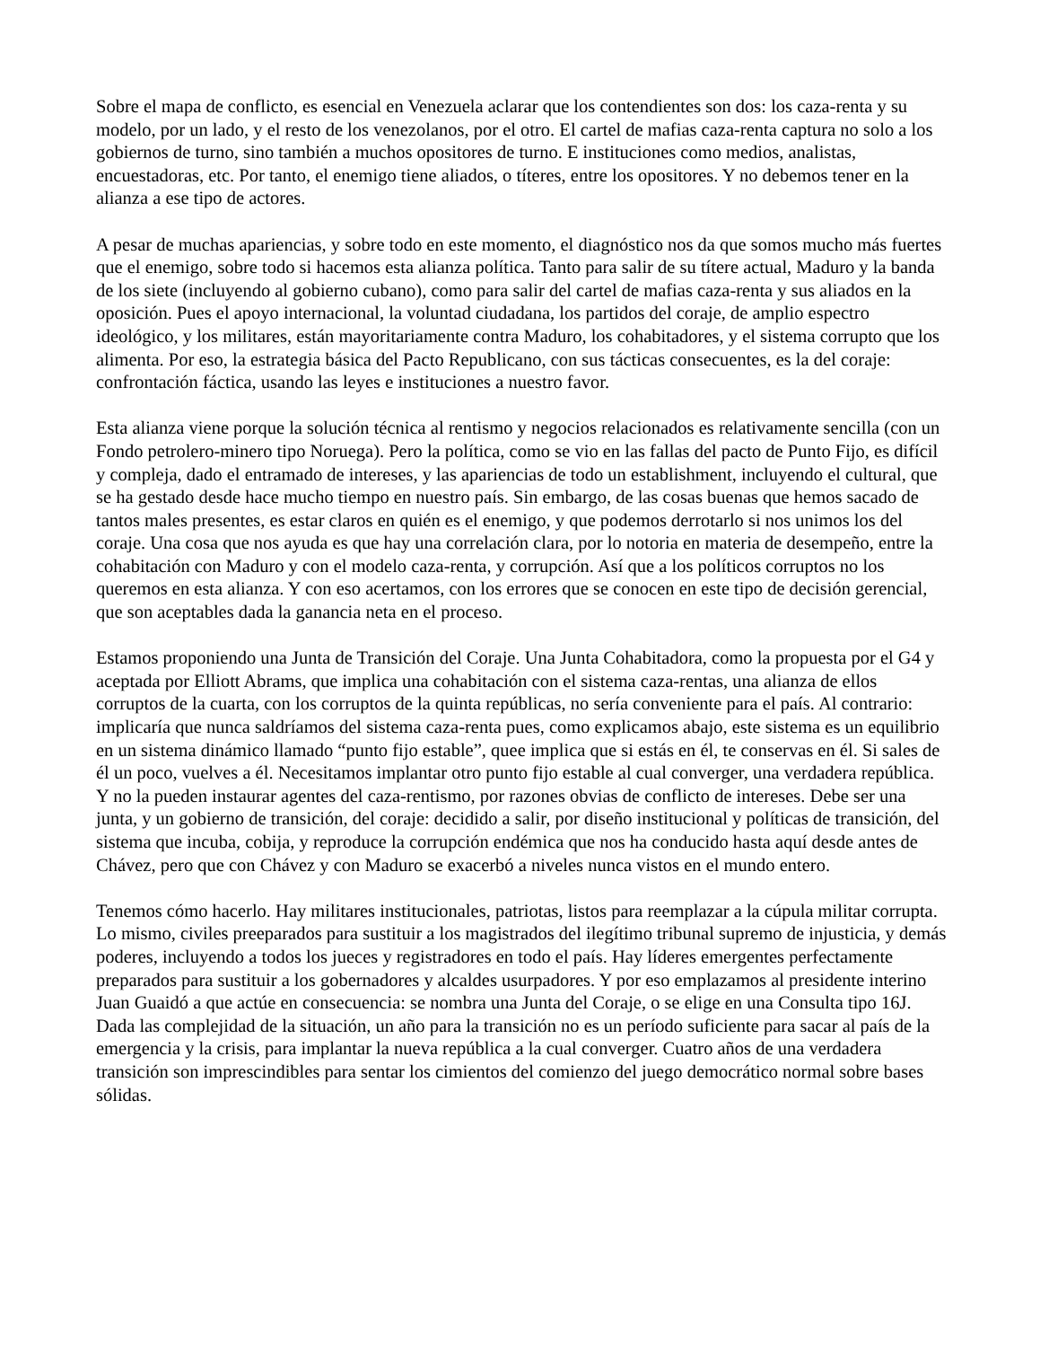Sobre el mapa de conflicto, es esencial en Venezuela aclarar que los contendientes son dos: los caza-renta y su modelo, por un lado, y el resto de los venezolanos, por el otro. El cartel de mafias caza-renta captura no solo a los gobiernos de turno, sino también a muchos opositores de turno. E instituciones como medios, analistas, encuestadoras, etc. Por tanto, el enemigo tiene aliados, o títeres, entre los opositores. Y no debemos tener en la alianza a ese tipo de actores.
A pesar de muchas apariencias, y sobre todo en este momento, el diagnóstico nos da que somos mucho más fuertes que el enemigo, sobre todo si hacemos esta alianza política. Tanto para salir de su títere actual, Maduro y la banda de los siete (incluyendo al gobierno cubano), como para salir del cartel de mafias caza-renta y sus aliados en la oposición. Pues el apoyo internacional, la voluntad ciudadana, los partidos del coraje, de amplio espectro ideológico, y los militares, están mayoritariamente contra Maduro, los cohabitadores, y el sistema corrupto que los alimenta. Por eso, la estrategia básica del Pacto Republicano, con sus tácticas consecuentes, es la del coraje: confrontación fáctica, usando las leyes e instituciones a nuestro favor.
Esta alianza viene porque la solución técnica al rentismo y negocios relacionados es relativamente sencilla (con un Fondo petrolero-minero tipo Noruega). Pero la política, como se vio en las fallas del pacto de Punto Fijo, es difícil y compleja, dado el entramado de intereses, y las apariencias de todo un establishment, incluyendo el cultural, que se ha gestado desde hace mucho tiempo en nuestro país. Sin embargo, de las cosas buenas que hemos sacado de tantos males presentes, es estar claros en quién es el enemigo, y que podemos derrotarlo si nos unimos los del coraje. Una cosa que nos ayuda es que hay una correlación clara, por lo notoria en materia de desempeño, entre la cohabitación con Maduro y con el modelo caza-renta, y corrupción. Así que a los políticos corruptos no los queremos en esta alianza. Y con eso acertamos, con los errores que se conocen en este tipo de decisión gerencial, que son aceptables dada la ganancia neta en el proceso.
Estamos proponiendo una Junta de Transición del Coraje. Una Junta Cohabitadora, como la propuesta por el G4 y aceptada por Elliott Abrams, que implica una cohabitación con el sistema caza-rentas, una alianza de ellos corruptos de la cuarta, con los corruptos de la quinta repúblicas, no sería conveniente para el país. Al contrario: implicaría que nunca saldríamos del sistema caza-renta pues, como explicamos abajo, este sistema es un equilibrio en un sistema dinámico llamado “punto fijo estable”, quee implica que si estás en él, te conservas en él. Si sales de él un poco, vuelves a él. Necesitamos implantar otro punto fijo estable al cual converger, una verdadera república. Y no la pueden instaurar agentes del caza-rentismo, por razones obvias de conflicto de intereses. Debe ser una junta, y un gobierno de transición, del coraje: decidido a salir, por diseño institucional y políticas de transición, del sistema que incuba, cobija, y reproduce la corrupción endémica que nos ha conducido hasta aquí desde antes de Chávez, pero que con Chávez y con Maduro se exacerbó a niveles nunca vistos en el mundo entero.
Tenemos cómo hacerlo. Hay militares institucionales, patriotas, listos para reemplazar a la cúpula militar corrupta. Lo mismo, civiles preeparados para sustituir a los magistrados del ilegítimo tribunal supremo de injusticia, y demás poderes, incluyendo a todos los jueces y registradores en todo el país. Hay líderes emergentes perfectamente preparados para sustituir a los gobernadores y alcaldes usurpadores. Y por eso emplazamos al presidente interino Juan Guaidó a que actúe en consecuencia: se nombra una Junta del Coraje, o se elige en una Consulta tipo 16J. Dada las complejidad de la situación, un año para la transición no es un período suficiente para sacar al país de la emergencia y la crisis, para implantar la nueva república a la cual converger. Cuatro años de una verdadera transición son imprescindibles para sentar los cimientos del comienzo del juego democrático normal sobre bases sólidas.